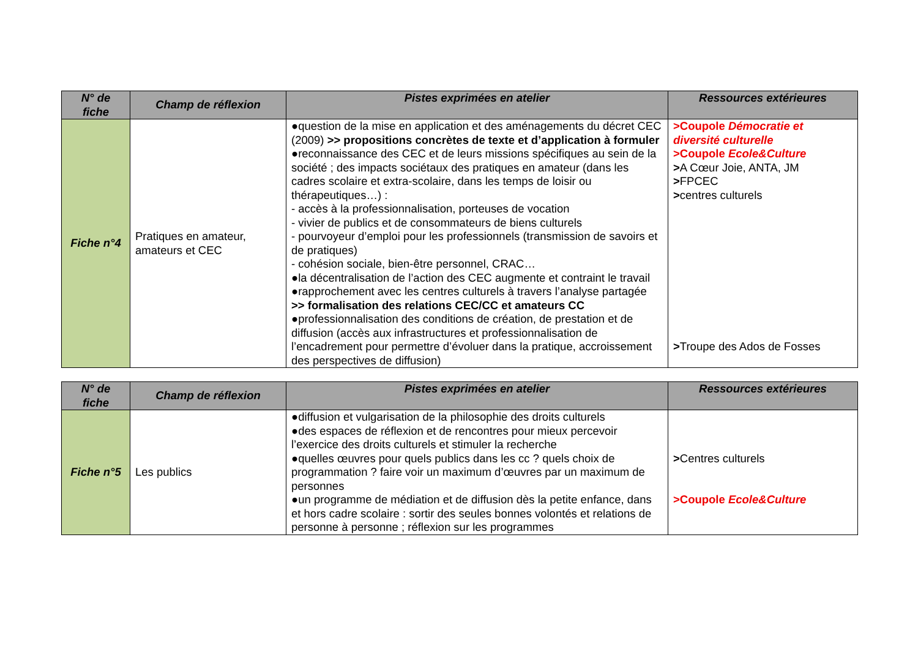| N° de fiche | Champ de réflexion | Pistes exprimées en atelier | Ressources extérieures |
| --- | --- | --- | --- |
| Fiche n°4 | Pratiques en amateur, amateurs et CEC | ●question de la mise en application et des aménagements du décret CEC (2009) >> propositions concrètes de texte et d’application à formuler ●reconnaissance des CEC et de leurs missions spécifiques au sein de la société ; des impacts sociétaux des pratiques en amateur (dans les cadres scolaire et extra-scolaire, dans les temps de loisir ou thérapeutiques…) : - accès à la professionnalisation, porteuses de vocation - vivier de publics et de consommateurs de biens culturels - pourvoyeur d’emploi pour les professionnels (transmission de savoirs et de pratiques) - cohésion sociale, bien-être personnel, CRAC… ●la décentralisation de l’action des CEC augmente et contraint le travail ●rapprochement avec les centres culturels à travers l’analyse partagée >> formalisation des relations CEC/CC et amateurs CC ●professionnalisation des conditions de création, de prestation et de diffusion (accès aux infrastructures et professionnalisation de l’encadrement pour permettre d’évoluer dans la pratique, accroissement des perspectives de diffusion) | >Coupole Démocratie et diversité culturelle >Coupole Ecole&Culture > A Cœur Joie, ANTA, JM > FPCEC > centres culturels > Troupe des Ados de Fosses |
| N° de fiche | Champ de réflexion | Pistes exprimées en atelier | Ressources extérieures |
| --- | --- | --- | --- |
| Fiche n°5 | Les publics | ●diffusion et vulgarisation de la philosophie des droits culturels ●des espaces de réflexion et de rencontres pour mieux percevoir l’exercice des droits culturels et stimuler la recherche ●quelles œuvres pour quels publics dans les cc ? quels choix de programmation ? faire voir un maximum d’œuvres par un maximum de personnes ●un programme de médiation et de diffusion dès la petite enfance, dans et hors cadre scolaire : sortir des seules bonnes volontés et relations de personne à personne ; réflexion sur les programmes | > Centres culturels >Coupole Ecole&Culture |